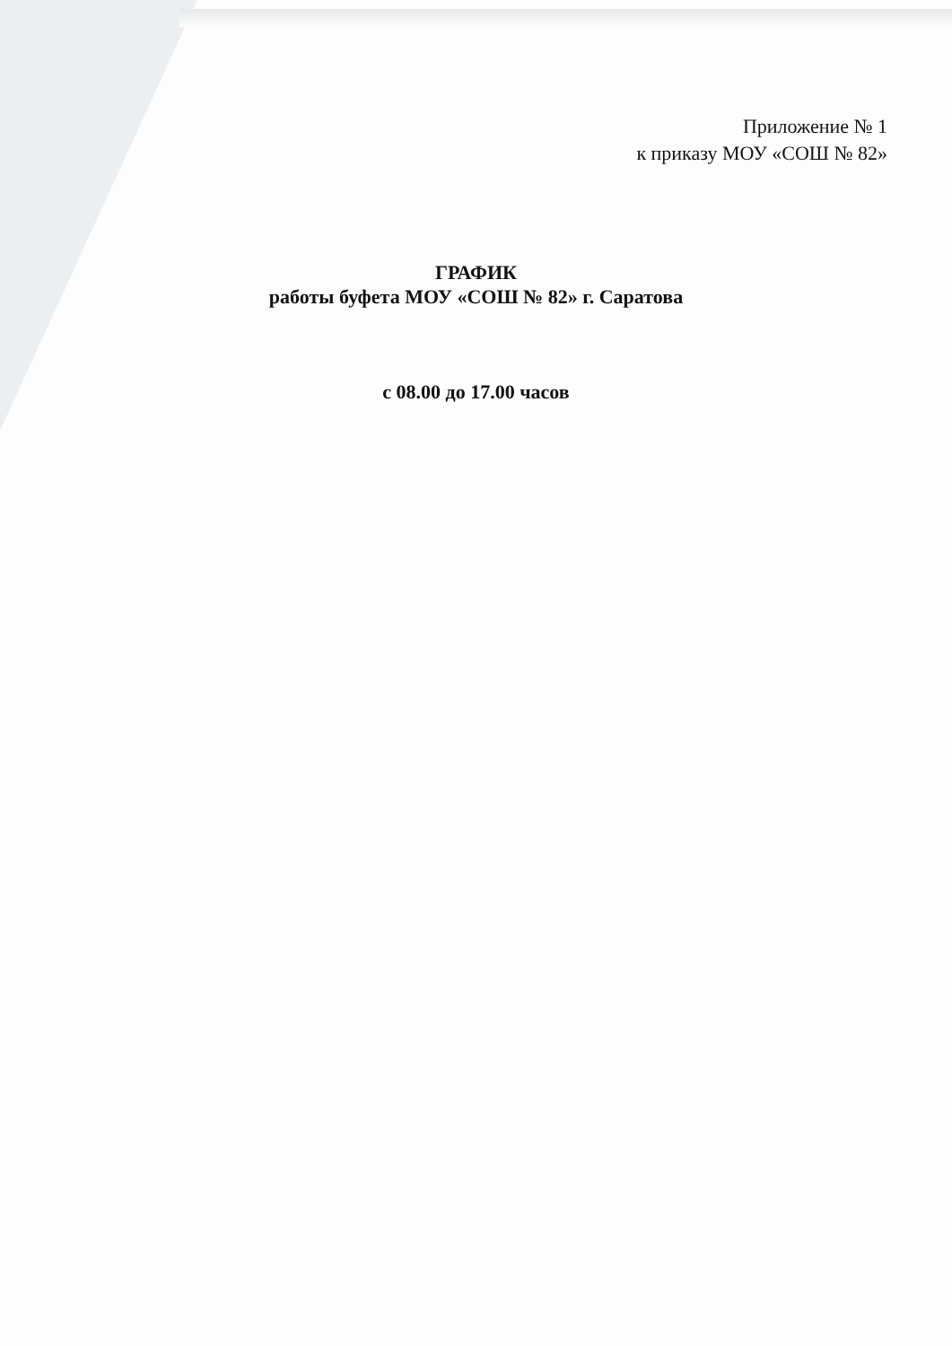Приложение № 1
к приказу МОУ «СОШ № 82»
ГРАФИК
работы буфета МОУ «СОШ № 82» г. Саратова
с 08.00 до 17.00 часов